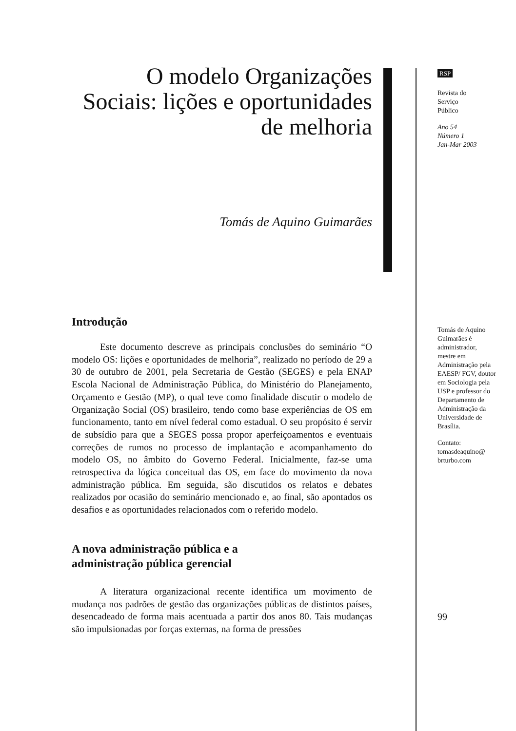O modelo Organizações Sociais: lições e oportunidades de melhoria
Tomás de Aquino Guimarães
Introdução
Este documento descreve as principais conclusões do seminário “O modelo OS: lições e oportunidades de melhoria”, realizado no período de 29 a 30 de outubro de 2001, pela Secretaria de Gestão (SEGES) e pela ENAP Escola Nacional de Administração Pública, do Ministério do Planejamento, Orçamento e Gestão (MP), o qual teve como finalidade discutir o modelo de Organização Social (OS) brasileiro, tendo como base experiências de OS em funcionamento, tanto em nível federal como estadual. O seu propósito é servir de subsídio para que a SEGES possa propor aperfeiçoamentos e eventuais correções de rumos no processo de implantação e acompanhamento do modelo OS, no âmbito do Governo Federal. Inicialmente, faz-se uma retrospectiva da lógica conceitual das OS, em face do movimento da nova administração pública. Em seguida, são discutidos os relatos e debates realizados por ocasião do seminário mencionado e, ao final, são apontados os desafios e as oportunidades relacionados com o referido modelo.
A nova administração pública e a
administração pública gerencial
A literatura organizacional recente identifica um movimento de mudança nos padrões de gestão das organizações públicas de distintos países, desencadeado de forma mais acentuada a partir dos anos 80. Tais mudanças são impulsionadas por forças externas, na forma de pressões
RSP
Revista do
Serviço
Público
Ano 54
Número 1
Jan-Mar 2003
Tomás de Aquino Guimarães é administrador, mestre em Administração pela EAESP/ FGV, doutor em Sociologia pela USP e professor do Departamento de Administração da Universidade de Brasília.
Contato:
tomasdeaquino@
brturbo.com
99